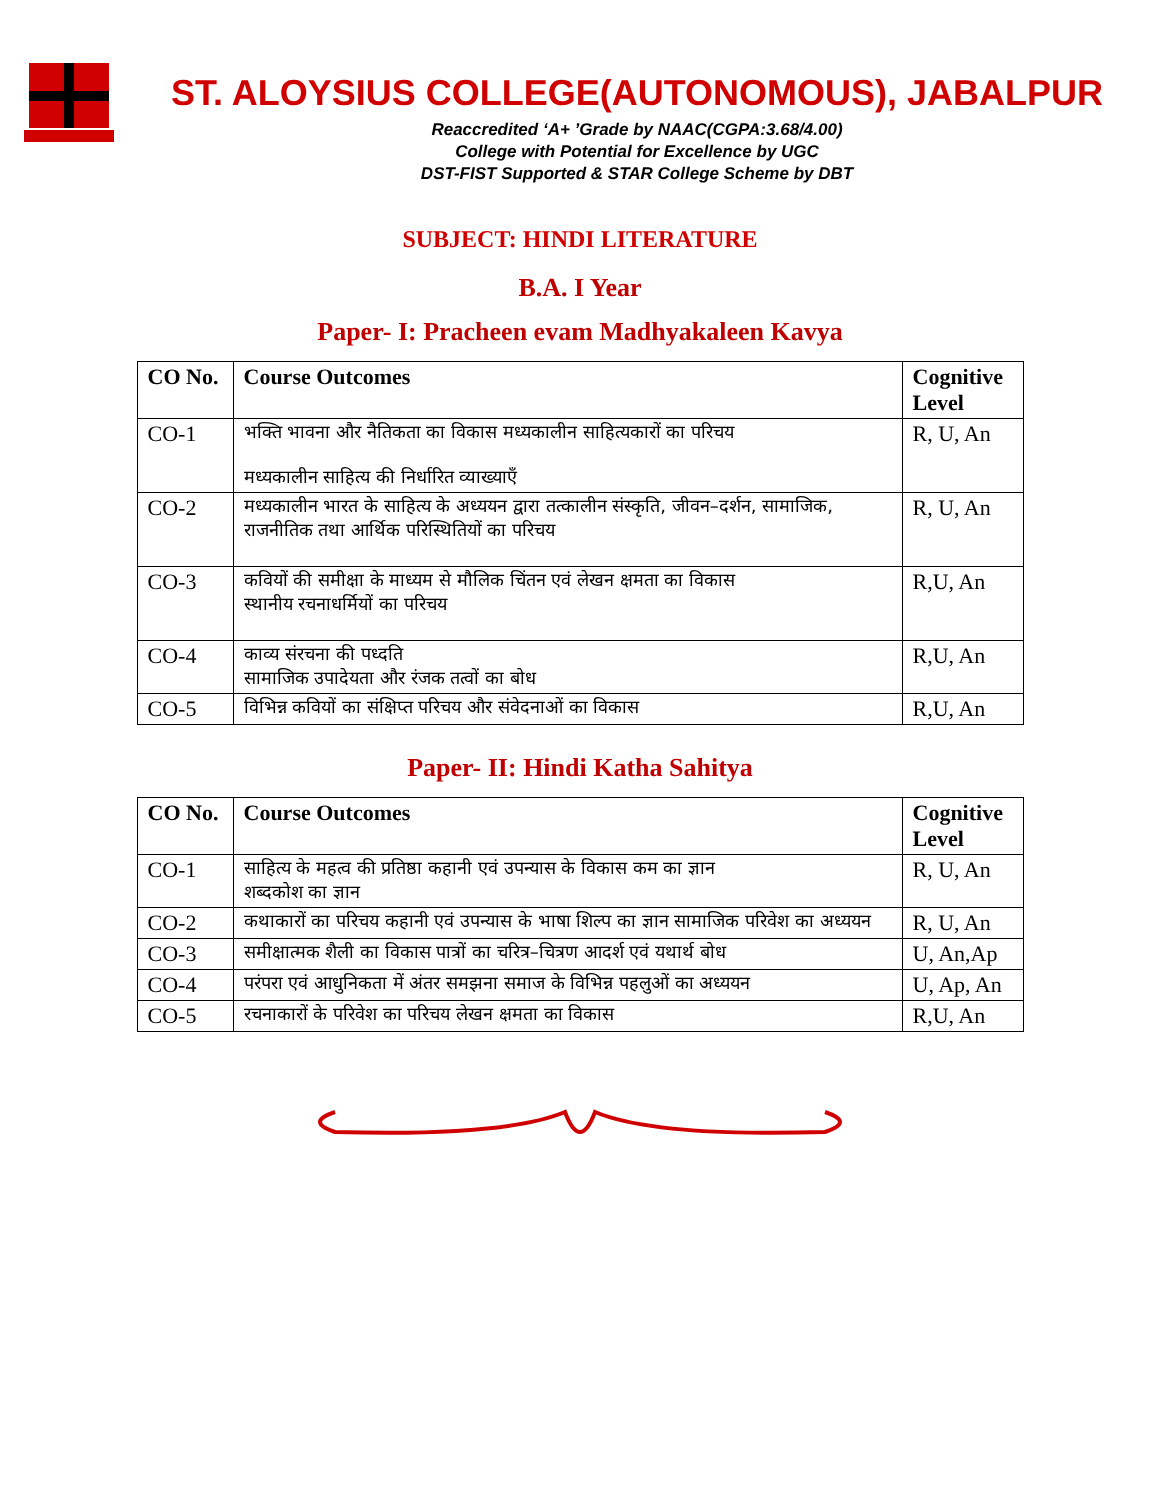ST. ALOYSIUS COLLEGE(AUTONOMOUS), JABALPUR
Reaccredited ‘A+ ’Grade by NAAC(CGPA:3.68/4.00)
College with Potential for Excellence by UGC
DST-FIST Supported & STAR College Scheme by DBT
SUBJECT: HINDI LITERATURE
B.A. I Year
Paper- I: Pracheen evam Madhyakaleen Kavya
| CO No. | Course Outcomes | Cognitive Level |
| --- | --- | --- |
| CO-1 | भक्ति भावना और नैतिकता का विकास मध्यकालीन साहित्यकारों का परिचय मध्यकालीन साहित्य की निर्धारित व्याख्याएँ | R, U, An |
| CO-2 | मध्यकालीन भारत के साहित्य के अध्ययन द्वारा तत्कालीन संस्कृति, जीवन–दर्शन, सामाजिक, राजनीतिक तथा आर्थिक परिस्थितियों का परिचय | R, U, An |
| CO-3 | कवियों की समीक्षा के माध्यम से मौलिक चिंतन एवं लेखन क्षमता का विकास स्थानीय रचनाधर्मियों का परिचय | R,U, An |
| CO-4 | काव्य संरचना की पध्दति सामाजिक उपादेयता और रंजक तत्वों का बोध | R,U, An |
| CO-5 | विभिन्न कवियों का संक्षिप्त परिचय और संवेदनाओं का विकास | R,U, An |
Paper- II: Hindi Katha Sahitya
| CO No. | Course Outcomes | Cognitive Level |
| --- | --- | --- |
| CO-1 | साहित्य के महत्व की प्रतिष्ठा कहानी एवं उपन्यास के विकास कम का ज्ञान शब्दकोश का ज्ञान | R, U, An |
| CO-2 | कथाकारों का परिचय कहानी एवं उपन्यास के भाषा शिल्प का ज्ञान सामाजिक परिवेश का अध्ययन | R, U, An |
| CO-3 | समीक्षात्मक शैली का विकास पात्रों का चरित्र–चित्रण आदर्श एवं यथार्थ बोध | U, An,Ap |
| CO-4 | परंपरा एवं आधुनिकता में अंतर समझना समाज के विभिन्न पहलुओं का अध्ययन | U, Ap, An |
| CO-5 | रचनाकारों के परिवेश का परिचय लेखन क्षमता का विकास | R,U, An |